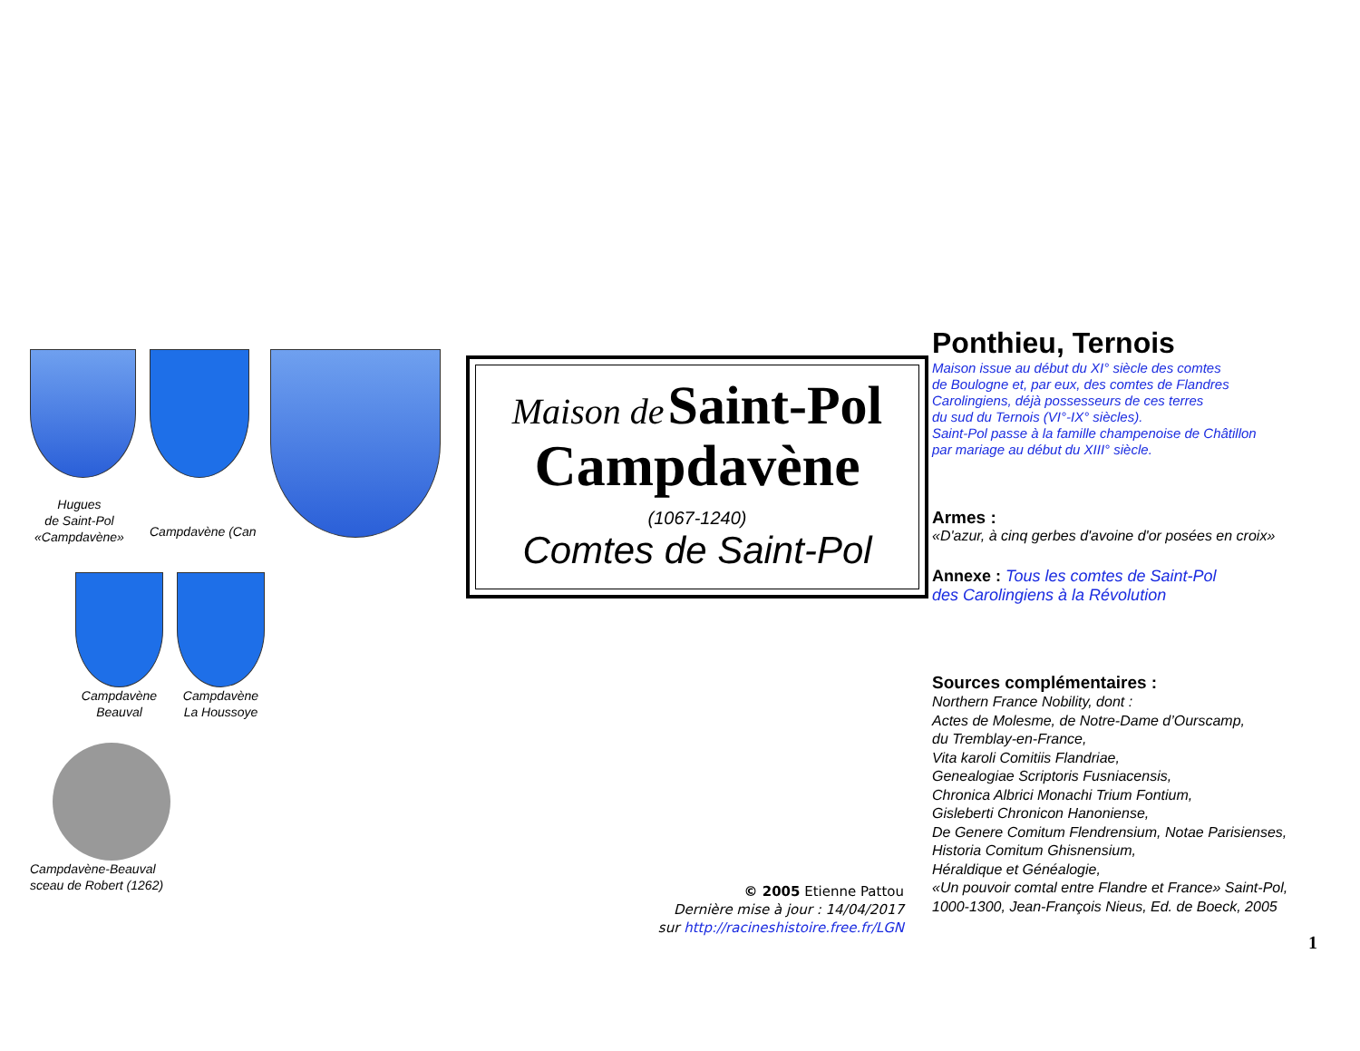Hugues
de Saint-Pol
«Campdavène»
Campdavène (Can
Campdavène
Beauval
Campdavène
La Houssoye
Campdavène-Beauval
sceau de Robert (1262)
Maison de Saint-Pol
Campdavène
(1067-1240)
Comtes de Saint-Pol
Ponthieu, Ternois
Maison issue au début du XI° siècle des comtes
de Boulogne et, par eux, des comtes de Flandres
Carolingiens, déjà possesseurs de ces terres
du sud du Ternois (VI°-IX° siècles).
Saint-Pol passe à la famille champenoise de Châtillon
par mariage au début du XIII° siècle.
Armes :
«D'azur, à cinq gerbes d'avoine d'or posées en croix»
Annexe : Tous les comtes de Saint-Pol
des Carolingiens à la Révolution
Sources complémentaires :
Northern France Nobility, dont :
Actes de Molesme, de Notre-Dame d’Ourscamp,
du Tremblay-en-France,
Vita karoli Comitiis Flandriae,
Genealogiae Scriptoris Fusniacensis,
Chronica Albrici Monachi Trium Fontium,
Gisleberti Chronicon Hanoniense,
De Genere Comitum Flendrensium, Notae Parisienses,
Historia Comitum Ghisnensium,
Héraldique et Généalogie,
«Un pouvoir comtal entre Flandre et France» Saint-Pol,
1000-1300, Jean-François Nieus, Ed. de Boeck, 2005
© 2005 Etienne Pattou
Dernière mise à jour : 14/04/2017
sur http://racineshistoire.free.fr/LGN
1